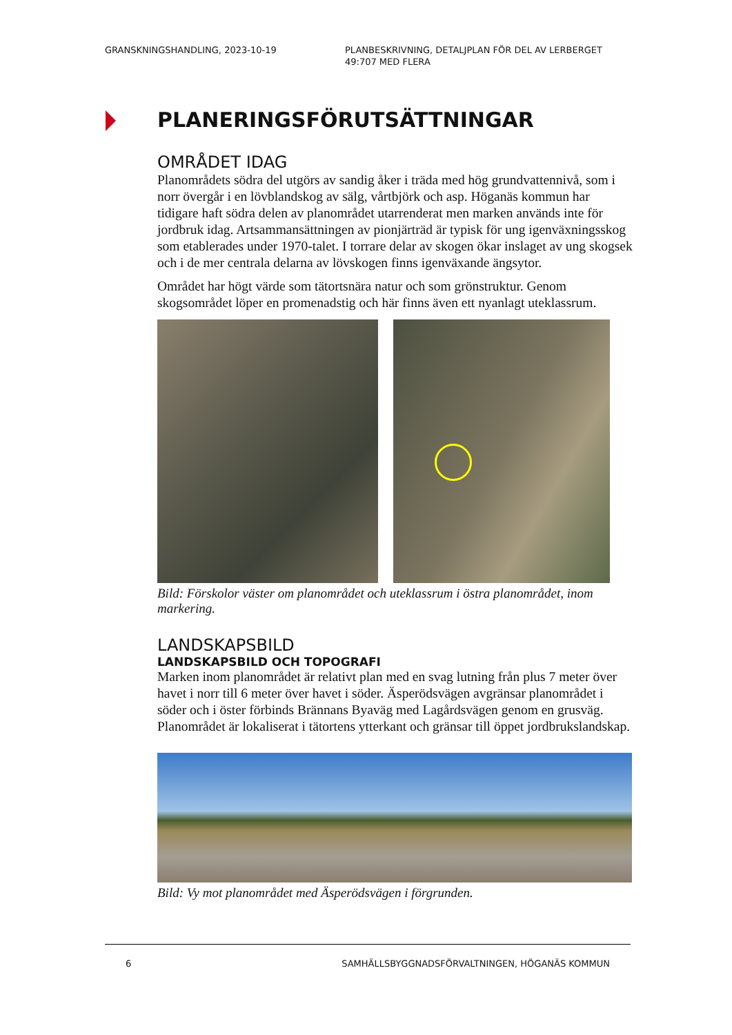GRANSKNINGSHANDLING, 2023-10-19 PLANBESKRIVNING, DETALJPLAN FÖR DEL AV LERBERGET
49:707 MED FLERA
PLANERINGSFÖRUTSÄTTNINGAR
OMRÅDET IDAG
Planområdets södra del utgörs av sandig åker i träda med hög grundvattennivå, som i norr övergår i en lövblandskog av sälg, vårtbjörk och asp. Höganäs kommun har tidigare haft södra delen av planområdet utarrenderat men marken används inte för jordbruk idag. Artsammansättningen av pionjärträd är typisk för ung igenväxningsskog som etablerades under 1970-talet. I torrare delar av skogen ökar inslaget av ung skogsek och i de mer centrala delarna av lövskogen finns igenväxande ängsytor.
Området har högt värde som tätortsnära natur och som grönstruktur. Genom skogsområdet löper en promenadstig och här finns även ett nyanlagt uteklassrum.
Bild: Förskolor väster om planområdet och uteklassrum i östra planområdet, inom markering.
LANDSKAPSBILD
LANDSKAPSBILD OCH TOPOGRAFI
Marken inom planområdet är relativt plan med en svag lutning från plus 7 meter över havet i norr till 6 meter över havet i söder. Äsperödsvägen avgränsar planområdet i söder och i öster förbinds Brännans Byaväg med Lagårdsvägen genom en grusväg. Planområdet är lokaliserat i tätortens ytterkant och gränsar till öppet jordbrukslandskap.
Bild: Vy mot planområdet med Äsperödsvägen i förgrunden.
6 SAMHÄLLSBYGGNADSFÖRVALTNINGEN, HÖGANÄS KOMMUN